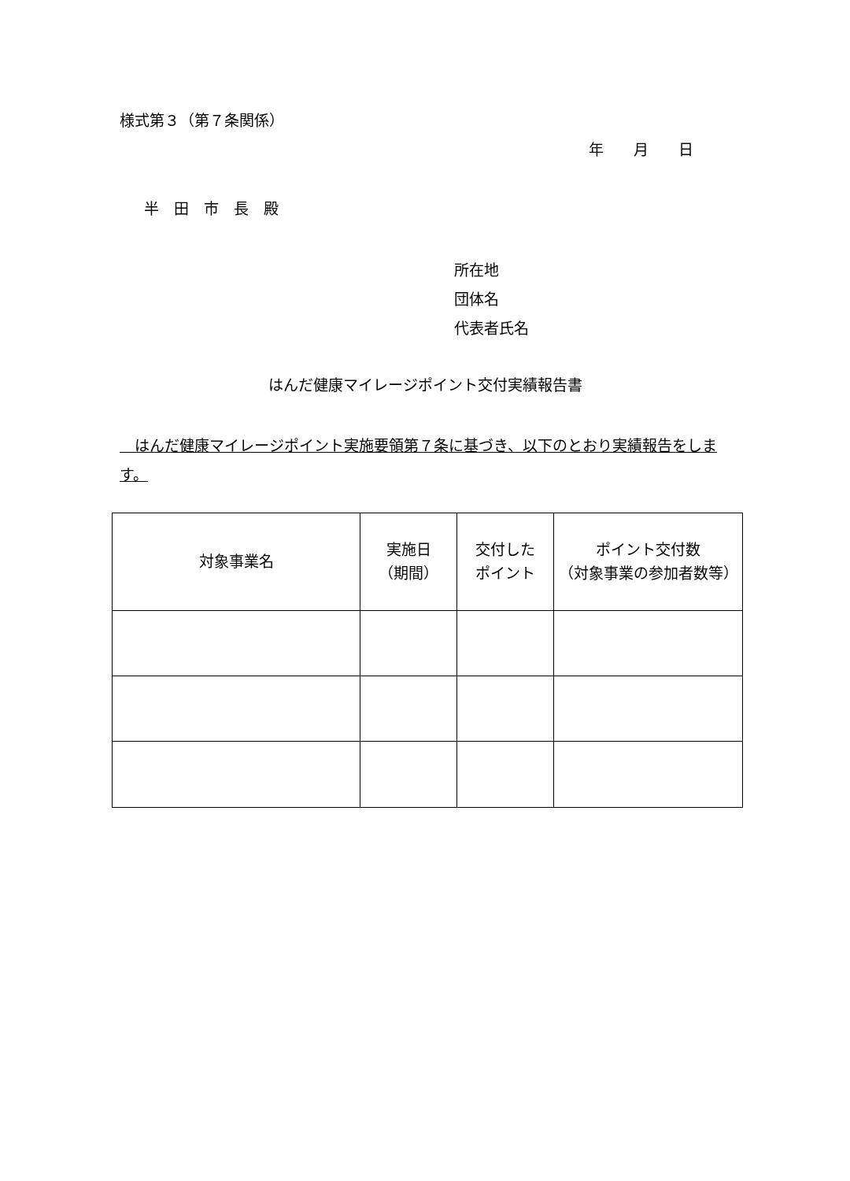様式第３（第７条関係）
年　　月　　日
半　田　市　長　殿
所在地
団体名
代表者氏名
はんだ健康マイレージポイント交付実績報告書
　はんだ健康マイレージポイント実施要領第７条に基づき、以下のとおり実績報告をします。
| 対象事業名 | 実施日 （期間） | 交付した ポイント | ポイント交付数 （対象事業の参加者数等） |
| --- | --- | --- | --- |